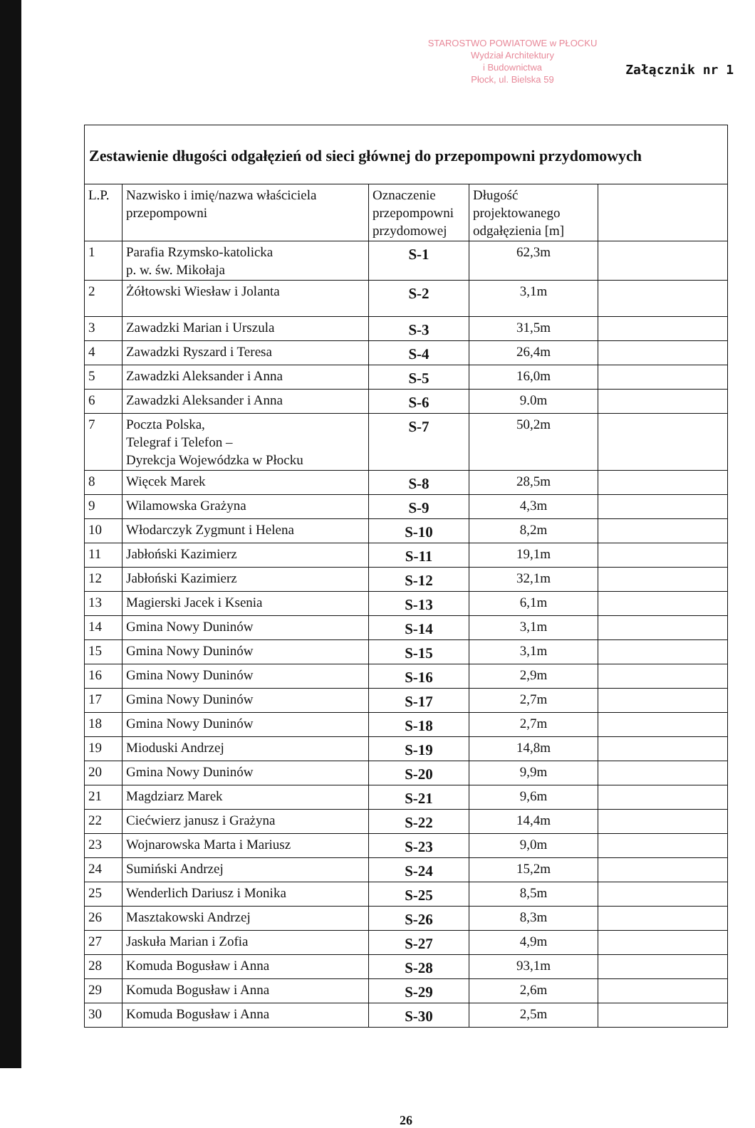STAROSTWO POWIATOWE w PŁOCKU
Wydział Architektury
i Budownictwa
Płock, ul. Bielska 59
Załącznik nr 1
Zestawienie długości odgałęzień od sieci głównej do przepompowni przydomowych
| L.P. | Nazwisko i imię/nazwa właściciela przepompowni | Oznaczenie przepompowni przydomowej | Długość projektowanego odgałęzienia [m] | |
| --- | --- | --- | --- | --- |
| 1 | Parafia Rzymsko-katolicka p. w. św. Mikołaja | S-1 | 62,3m | |
| 2 | Żółtowski Wiesław i Jolanta | S-2 | 3,1m | |
| 3 | Zawadzki Marian i Urszula | S-3 | 31,5m | |
| 4 | Zawadzki Ryszard i Teresa | S-4 | 26,4m | |
| 5 | Zawadzki Aleksander i Anna | S-5 | 16,0m | |
| 6 | Zawadzki Aleksander i Anna | S-6 | 9.0m | |
| 7 | Poczta Polska, Telegraf i Telefon – Dyrekcja Wojewódzka w Płocku | S-7 | 50,2m | |
| 8 | Więcek Marek | S-8 | 28,5m | |
| 9 | Wilamowska Grażyna | S-9 | 4,3m | |
| 10 | Włodarczyk Zygmunt i Helena | S-10 | 8,2m | |
| 11 | Jabłoński Kazimierz | S-11 | 19,1m | |
| 12 | Jabłoński Kazimierz | S-12 | 32,1m | |
| 13 | Magierski Jacek i Ksenia | S-13 | 6,1m | |
| 14 | Gmina Nowy Duninów | S-14 | 3,1m | |
| 15 | Gmina Nowy Duninów | S-15 | 3,1m | |
| 16 | Gmina Nowy Duninów | S-16 | 2,9m | |
| 17 | Gmina Nowy Duninów | S-17 | 2,7m | |
| 18 | Gmina Nowy Duninów | S-18 | 2,7m | |
| 19 | Mioduski Andrzej | S-19 | 14,8m | |
| 20 | Gmina Nowy Duninów | S-20 | 9,9m | |
| 21 | Magdziarz Marek | S-21 | 9,6m | |
| 22 | Ciećwierz janusz i Grażyna | S-22 | 14,4m | |
| 23 | Wojnarowska Marta i Mariusz | S-23 | 9,0m | |
| 24 | Sumiński Andrzej | S-24 | 15,2m | |
| 25 | Wenderlich Dariusz i Monika | S-25 | 8,5m | |
| 26 | Masztakowski Andrzej | S-26 | 8,3m | |
| 27 | Jaskuła Marian i Zofia | S-27 | 4,9m | |
| 28 | Komuda Bogusław i Anna | S-28 | 93,1m | |
| 29 | Komuda Bogusław i Anna | S-29 | 2,6m | |
| 30 | Komuda Bogusław i Anna | S-30 | 2,5m | |
26